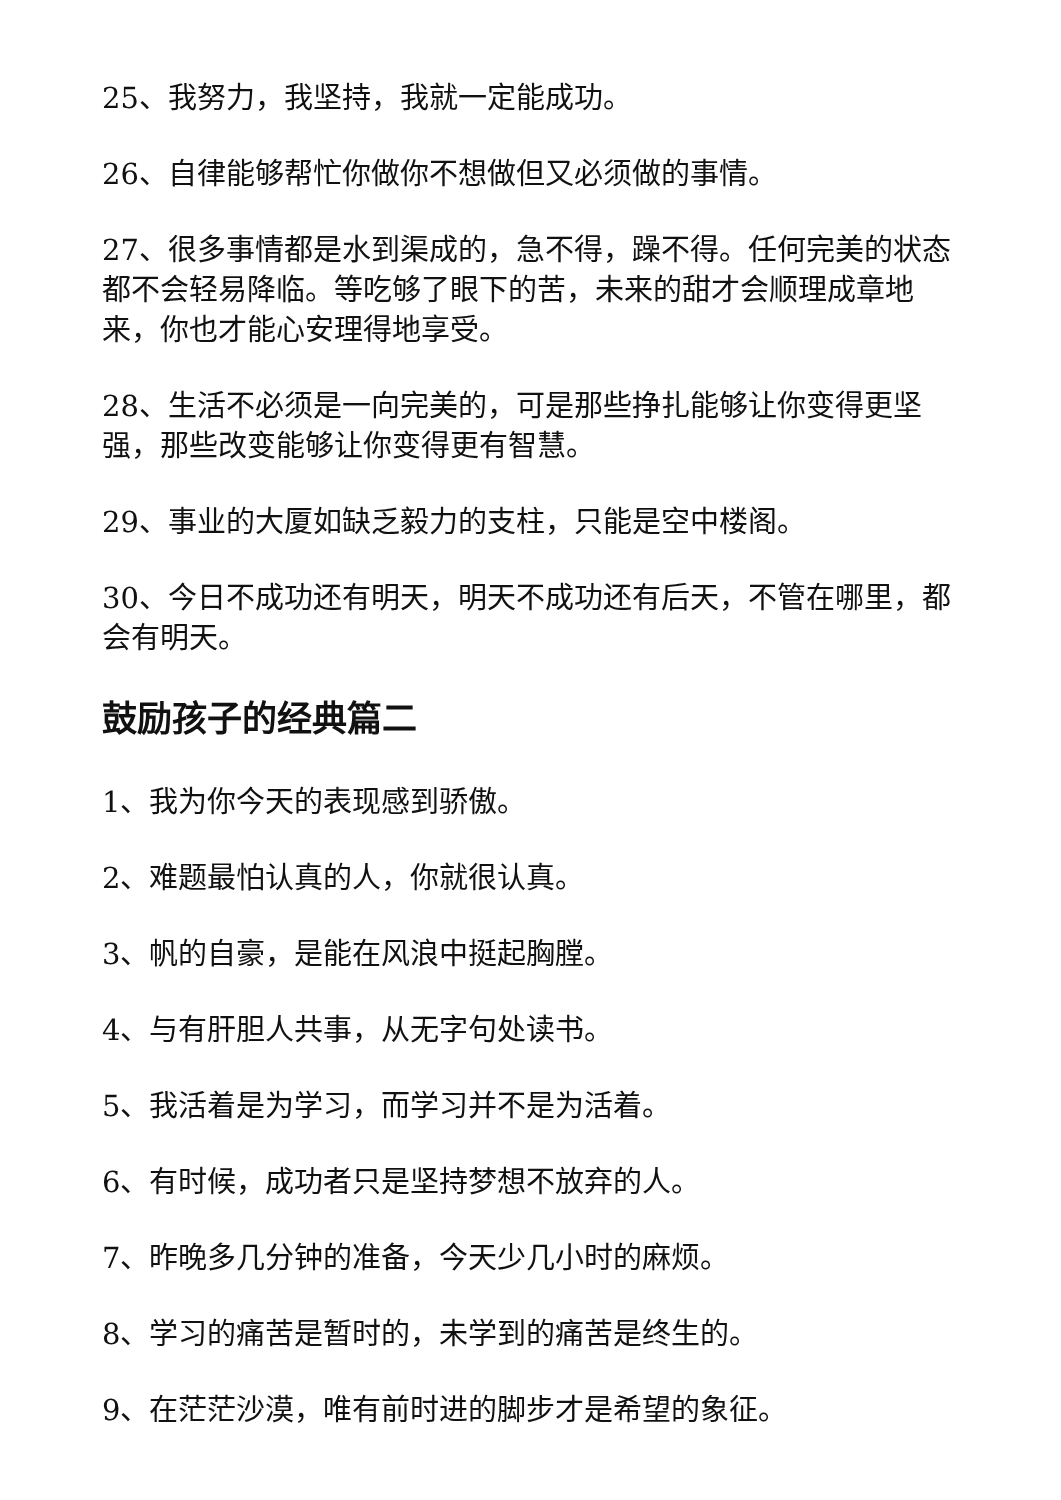25、我努力，我坚持，我就一定能成功。
26、自律能够帮忙你做你不想做但又必须做的事情。
27、很多事情都是水到渠成的，急不得，躁不得。任何完美的状态都不会轻易降临。等吃够了眼下的苦，未来的甜才会顺理成章地来，你也才能心安理得地享受。
28、生活不必须是一向完美的，可是那些挣扎能够让你变得更坚强，那些改变能够让你变得更有智慧。
29、事业的大厦如缺乏毅力的支柱，只能是空中楼阁。
30、今日不成功还有明天，明天不成功还有后天，不管在哪里，都会有明天。
鼓励孩子的经典篇二
1、我为你今天的表现感到骄傲。
2、难题最怕认真的人，你就很认真。
3、帆的自豪，是能在风浪中挺起胸膛。
4、与有肝胆人共事，从无字句处读书。
5、我活着是为学习，而学习并不是为活着。
6、有时候，成功者只是坚持梦想不放弃的人。
7、昨晚多几分钟的准备，今天少几小时的麻烦。
8、学习的痛苦是暂时的，未学到的痛苦是终生的。
9、在茫茫沙漠，唯有前时进的脚步才是希望的象征。